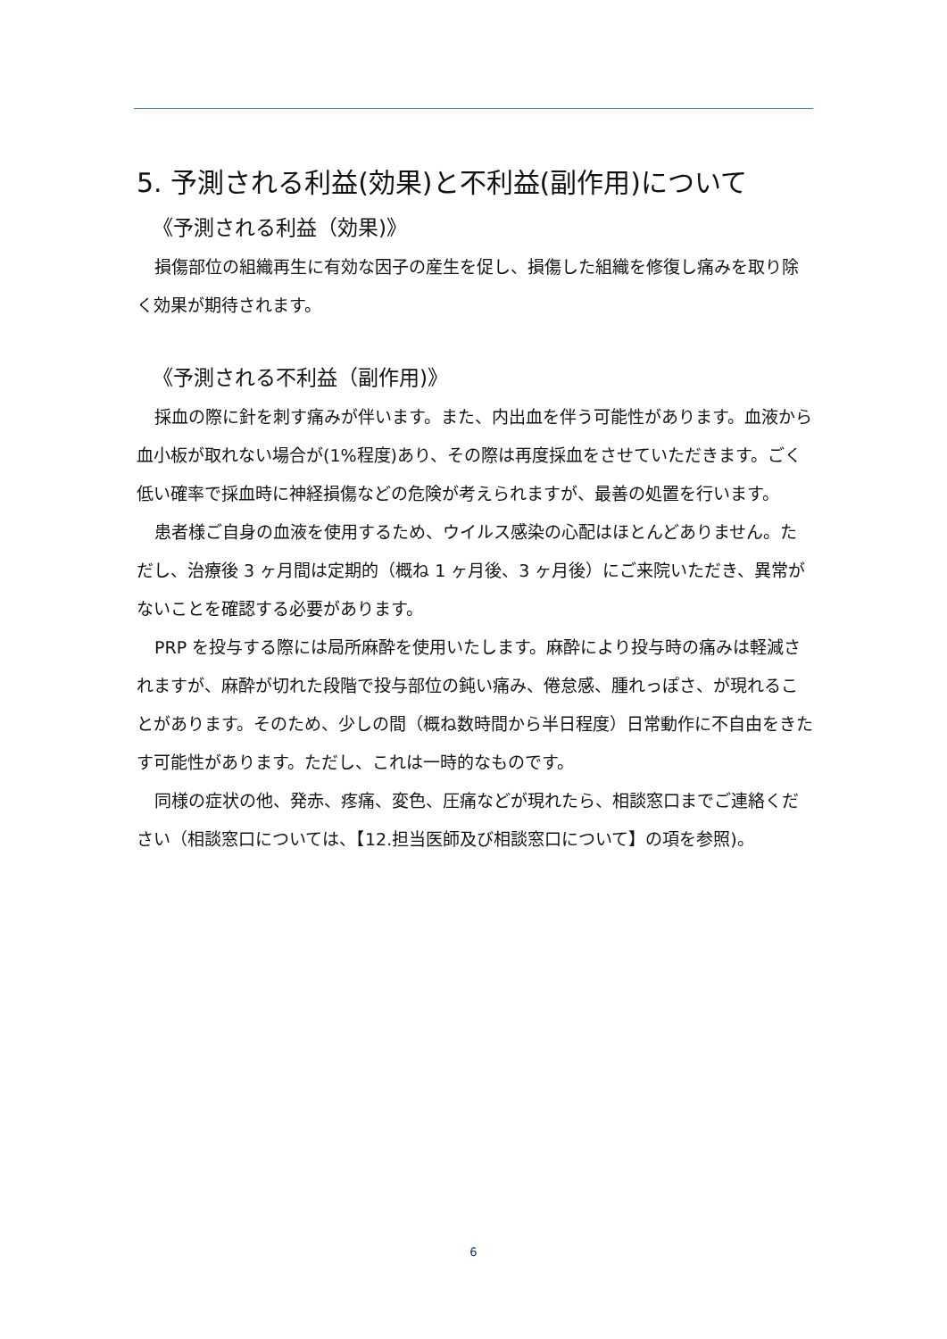5. 予測される利益(効果)と不利益(副作用)について
《予測される利益（効果)》
損傷部位の組織再生に有効な因子の産生を促し、損傷した組織を修復し痛みを取り除く効果が期待されます。
《予測される不利益（副作用)》
採血の際に針を刺す痛みが伴います。また、内出血を伴う可能性があります。血液から血小板が取れない場合が(1%程度)あり、その際は再度採血をさせていただきます。ごく低い確率で採血時に神経損傷などの危険が考えられますが、最善の処置を行います。
患者様ご自身の血液を使用するため、ウイルス感染の心配はほとんどありません。ただし、治療後 3 ヶ月間は定期的（概ね 1 ヶ月後、3 ヶ月後）にご来院いただき、異常がないことを確認する必要があります。
PRP を投与する際には局所麻酔を使用いたします。麻酔により投与時の痛みは軽減されますが、麻酔が切れた段階で投与部位の鈍い痛み、倦怠感、腫れっぽさ、が現れることがあります。そのため、少しの間（概ね数時間から半日程度）日常動作に不自由をきたす可能性があります。ただし、これは一時的なものです。
同様の症状の他、発赤、疼痛、変色、圧痛などが現れたら、相談窓口までご連絡ください（相談窓口については、【12.担当医師及び相談窓口について】の項を参照)。
6